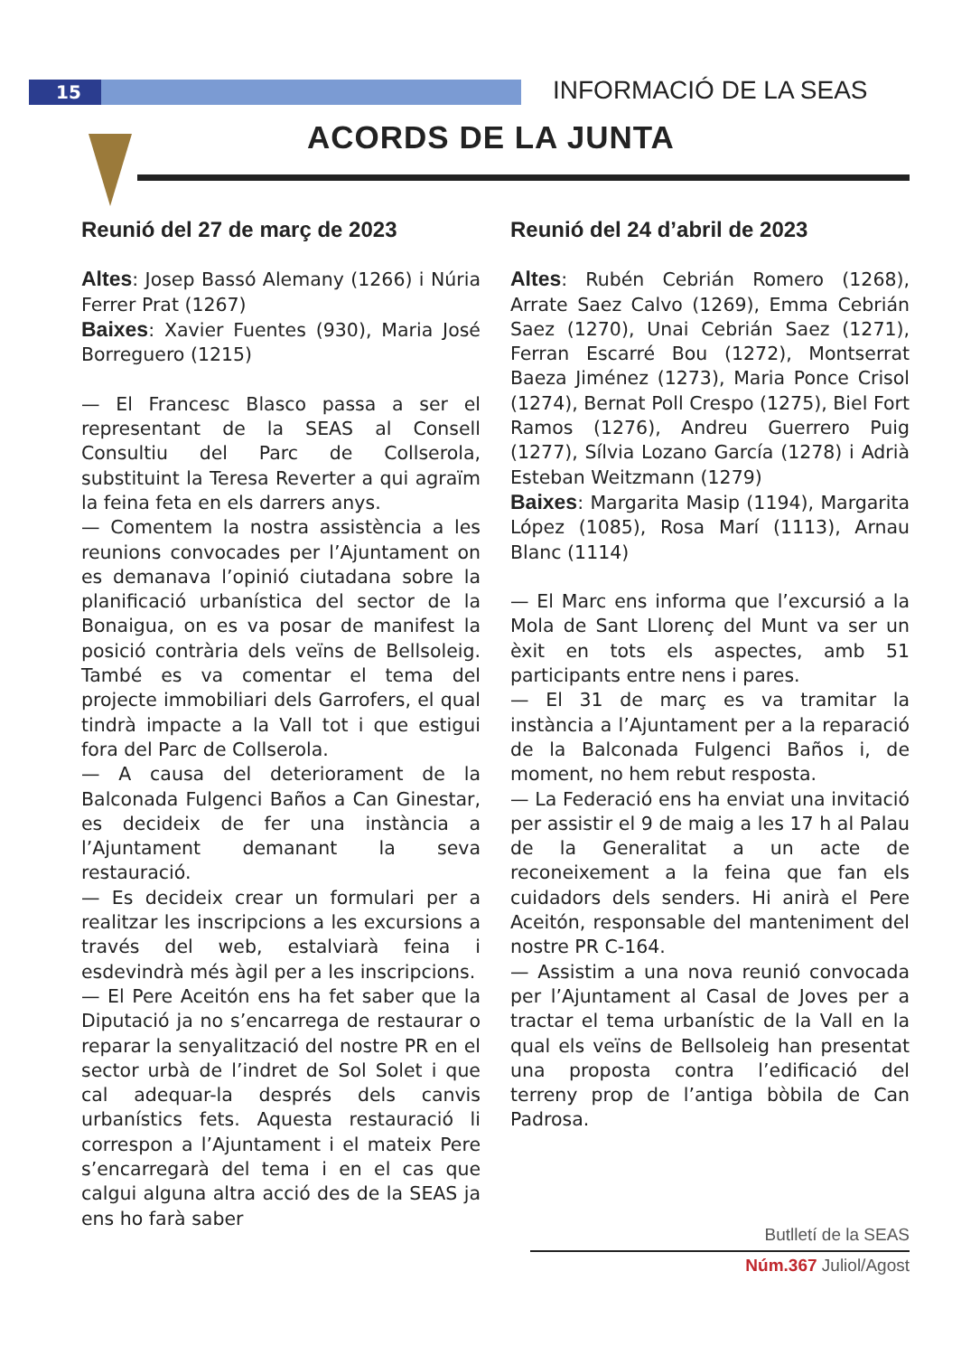15 INFORMACIÓ DE LA SEAS
ACORDS DE LA JUNTA
Reunió del 27 de març de 2023
Altes: Josep Bassó Alemany (1266) i Núria Ferrer Prat (1267)
Baixes: Xavier Fuentes (930), Maria José Borreguero (1215)
— El Francesc Blasco passa a ser el representant de la SEAS al Consell Consultiu del Parc de Collserola, substituint la Teresa Reverter a qui agraïm la feina feta en els darrers anys.
— Comentem la nostra assistència a les reunions convocades per l’Ajuntament on es demanava l’opinió ciutadana sobre la planificació urbanística del sector de la Bonaigua, on es va posar de manifest la posició contrària dels veïns de Bellsoleig. També es va comentar el tema del projecte immobiliari dels Garrofers, el qual tindrà impacte a la Vall tot i que estigui fora del Parc de Collserola.
— A causa del deteriorament de la Balconada Fulgenci Baños a Can Ginestar, es decideix de fer una instància a l’Ajuntament demanant la seva restauració.
— Es decideix crear un formulari per a realitzar les inscripcions a les excursions a través del web, estalviarà feina i esdevindrà més àgil per a les inscripcions.
— El Pere Aceitón ens ha fet saber que la Diputació ja no s’encarrega de restaurar o reparar la senyalització del nostre PR en el sector urbà de l’indret de Sol Solet i que cal adequar-la després dels canvis urbanístics fets. Aquesta restauració li correspon a l’Ajuntament i el mateix Pere s’encarregarà del tema i en el cas que calgui alguna altra acció des de la SEAS ja ens ho farà saber
Reunió del 24 d’abril de 2023
Altes: Rubén Cebrián Romero (1268), Arrate Saez Calvo (1269), Emma Cebrián Saez (1270), Unai Cebrián Saez (1271), Ferran Escarré Bou (1272), Montserrat Baeza Jiménez (1273), Maria Ponce Crisol (1274), Bernat Poll Crespo (1275), Biel Fort Ramos (1276), Andreu Guerrero Puig (1277), Sílvia Lozano García (1278) i Adrià Esteban Weitzmann (1279)
Baixes: Margarita Masip (1194), Margarita López (1085), Rosa Marí (1113), Arnau Blanc (1114)
— El Marc ens informa que l’excursió a la Mola de Sant Llorenç del Munt va ser un èxit en tots els aspectes, amb 51 participants entre nens i pares.
— El 31 de març es va tramitar la instància a l’Ajuntament per a la reparació de la Balconada Fulgenci Baños i, de moment, no hem rebut resposta.
— La Federació ens ha enviat una invitació per assistir el 9 de maig a les 17 h al Palau de la Generalitat a un acte de reconeixement a la feina que fan els cuidadors dels senders. Hi anirà el Pere Aceitón, responsable del manteniment del nostre PR C-164.
— Assistim a una nova reunió convocada per l’Ajuntament al Casal de Joves per a tractar el tema urbanístic de la Vall en la qual els veïns de Bellsoleig han presentat una proposta contra l’edificació del terreny prop de l’antiga bòbila de Can Padrosa.
Butlletí de la SEAS
Núm.367 Juliol/Agost